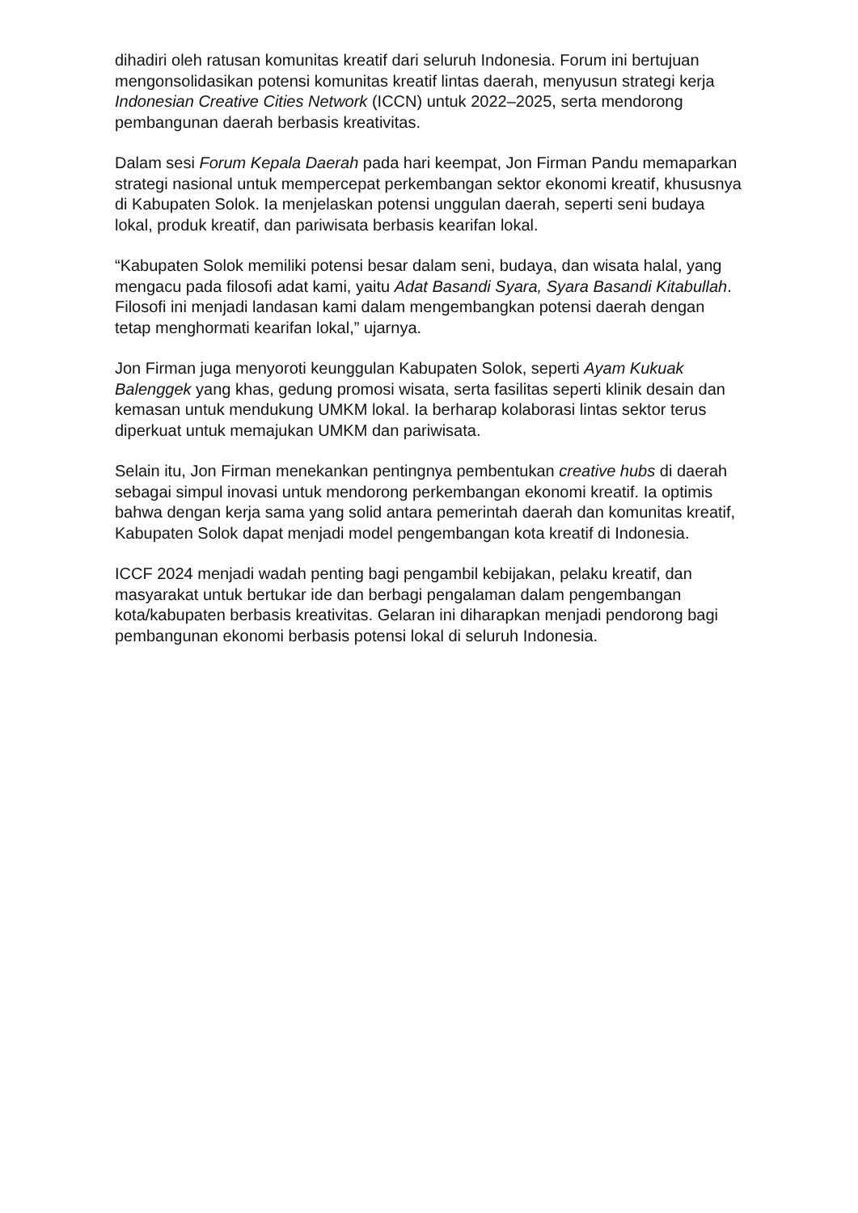dihadiri oleh ratusan komunitas kreatif dari seluruh Indonesia. Forum ini bertujuan mengonsolidasikan potensi komunitas kreatif lintas daerah, menyusun strategi kerja Indonesian Creative Cities Network (ICCN) untuk 2022–2025, serta mendorong pembangunan daerah berbasis kreativitas.
Dalam sesi Forum Kepala Daerah pada hari keempat, Jon Firman Pandu memaparkan strategi nasional untuk mempercepat perkembangan sektor ekonomi kreatif, khususnya di Kabupaten Solok. Ia menjelaskan potensi unggulan daerah, seperti seni budaya lokal, produk kreatif, dan pariwisata berbasis kearifan lokal.
“Kabupaten Solok memiliki potensi besar dalam seni, budaya, dan wisata halal, yang mengacu pada filosofi adat kami, yaitu Adat Basandi Syara, Syara Basandi Kitabullah. Filosofi ini menjadi landasan kami dalam mengembangkan potensi daerah dengan tetap menghormati kearifan lokal,” ujarnya.
Jon Firman juga menyoroti keunggulan Kabupaten Solok, seperti Ayam Kukuak Balenggek yang khas, gedung promosi wisata, serta fasilitas seperti klinik desain dan kemasan untuk mendukung UMKM lokal. Ia berharap kolaborasi lintas sektor terus diperkuat untuk memajukan UMKM dan pariwisata.
Selain itu, Jon Firman menekankan pentingnya pembentukan creative hubs di daerah sebagai simpul inovasi untuk mendorong perkembangan ekonomi kreatif. Ia optimis bahwa dengan kerja sama yang solid antara pemerintah daerah dan komunitas kreatif, Kabupaten Solok dapat menjadi model pengembangan kota kreatif di Indonesia.
ICCF 2024 menjadi wadah penting bagi pengambil kebijakan, pelaku kreatif, dan masyarakat untuk bertukar ide dan berbagi pengalaman dalam pengembangan kota/kabupaten berbasis kreativitas. Gelaran ini diharapkan menjadi pendorong bagi pembangunan ekonomi berbasis potensi lokal di seluruh Indonesia.